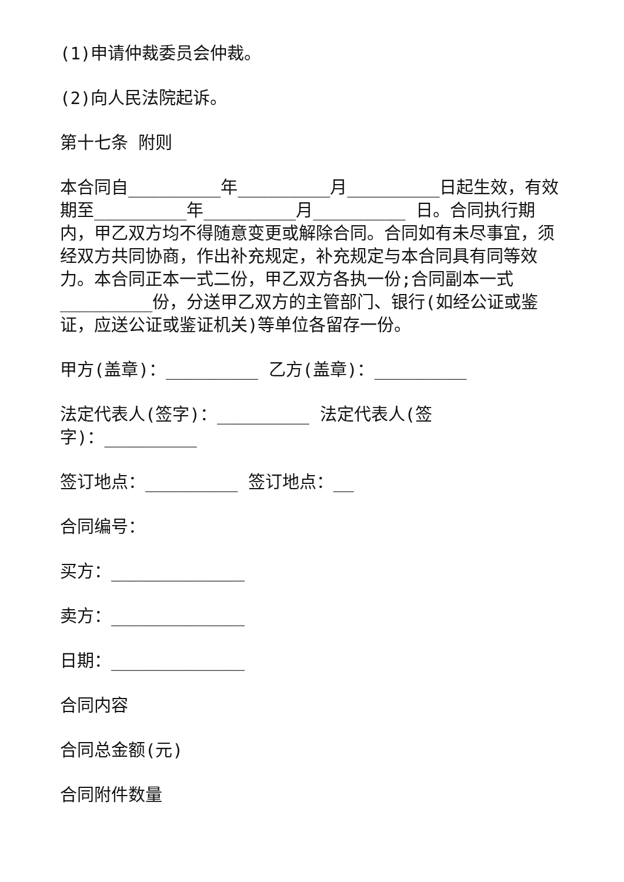(1)申请仲裁委员会仲裁。
(2)向人民法院起诉。
第十七条 附则
本合同自_________年_________月_________日起生效，有效期至_________年_________月_________ 日。合同执行期内，甲乙双方均不得随意变更或解除合同。合同如有未尽事宜，须经双方共同协商，作出补充规定，补充规定与本合同具有同等效力。本合同正本一式二份，甲乙双方各执一份;合同副本一式_________份，分送甲乙双方的主管部门、银行(如经公证或鉴证，应送公证或鉴证机关)等单位各留存一份。
甲方(盖章)：_________ 乙方(盖章)：_________
法定代表人(签字)：_________ 法定代表人(签
字)：_________
签订地点：_________ 签订地点：__
合同编号：
买方：_____________
卖方：_____________
日期：_____________
合同内容
合同总金额(元)
合同附件数量